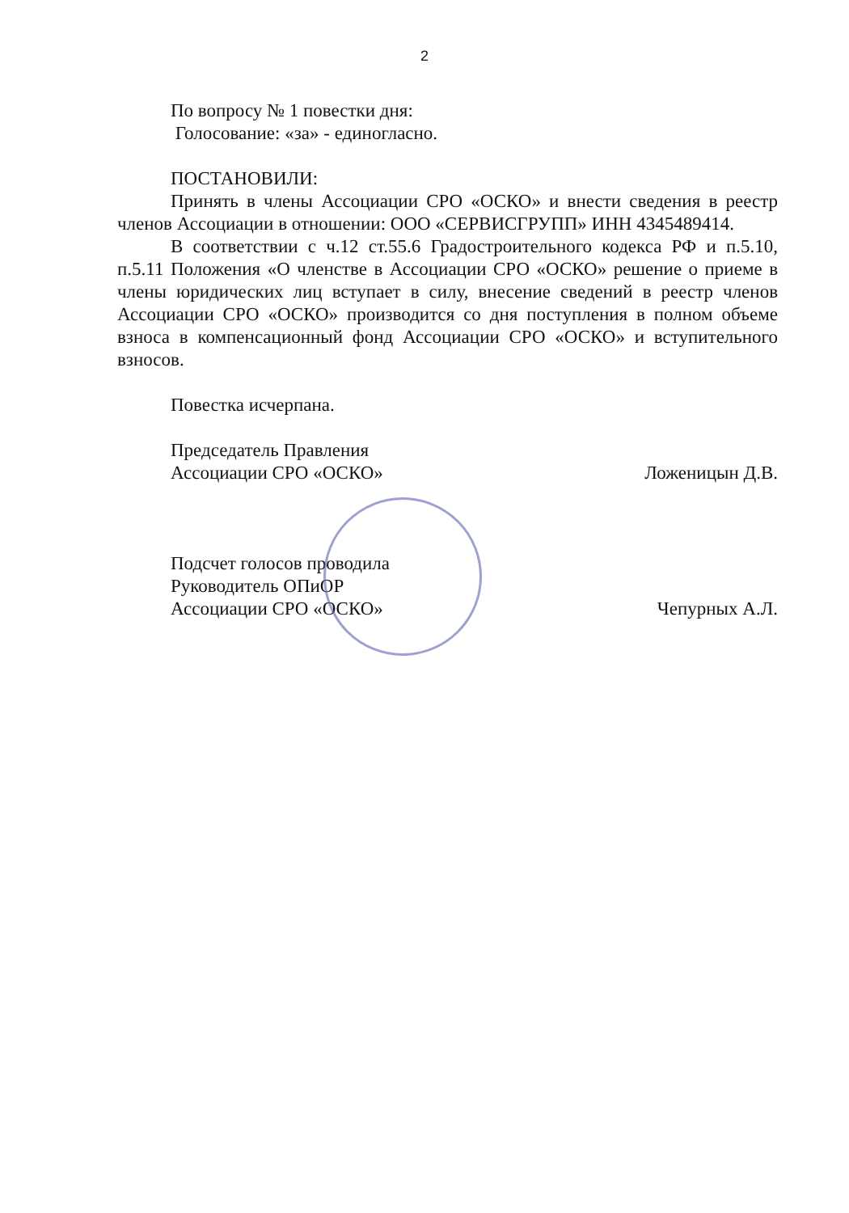2
По вопросу № 1 повестки дня:
Голосование: «за» - единогласно.
ПОСТАНОВИЛИ:
Принять в члены Ассоциации СРО «ОСКО» и внести сведения в реестр членов Ассоциации в отношении: ООО «СЕРВИСГРУПП» ИНН 4345489414.
В соответствии с ч.12 ст.55.6 Градостроительного кодекса РФ и п.5.10, п.5.11 Положения «О членстве в Ассоциации СРО «ОСКО» решение о приеме в члены юридических лиц вступает в силу, внесение сведений в реестр членов Ассоциации СРО «ОСКО» производится со дня поступления в полном объеме взноса в компенсационный фонд Ассоциации СРО «ОСКО» и вступительного взносов.
Повестка исчерпана.
Председатель Правления
Ассоциации СРО «ОСКО» Ложеницын Д.В.
Подсчет голосов проводила
Руководитель ОПиОР
Ассоциации СРО «ОСКО» Чепурных А.Л.